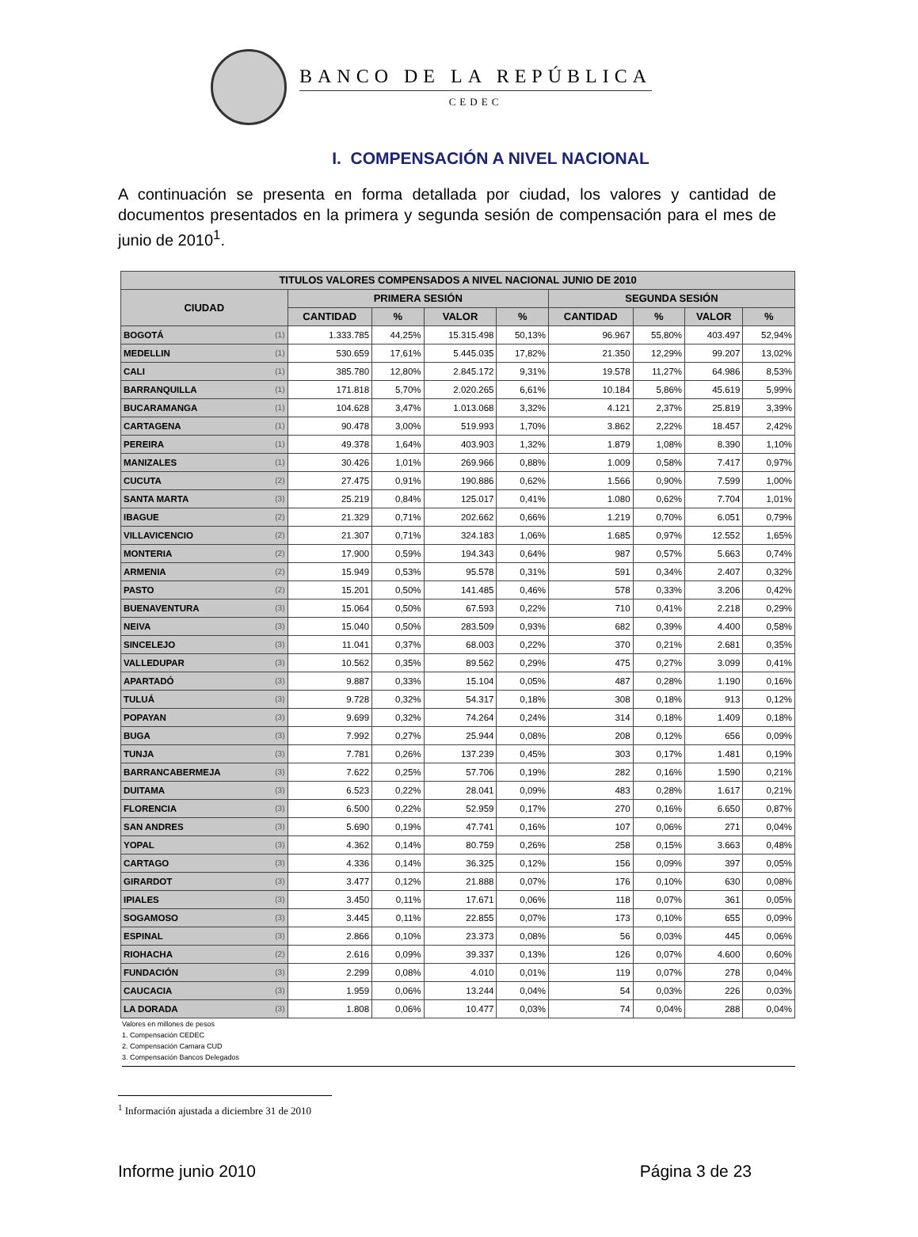BANCO DE LA REPÚBLICA
CEDEC
I. COMPENSACIÓN A NIVEL NACIONAL
A continuación se presenta en forma detallada por ciudad, los valores y cantidad de documentos presentados en la primera y segunda sesión de compensación para el mes de junio de 2010<sup>1</sup>.
| TITULOS VALORES COMPENSADOS A NIVEL NACIONAL JUNIO DE 2010 | | | | | | | | | |
| --- | --- | --- | --- | --- | --- | --- | --- | --- | --- |
| CIUDAD | | PRIMERA SESIÓN | | | | SEGUNDA SESIÓN | | | |
| | | CANTIDAD | % | VALOR | % | CANTIDAD | % | VALOR | % |
| BOGOTÁ | (1) | 1.333.785 | 44,25% | 15.315.498 | 50,13% | 96.967 | 55,80% | 403.497 | 52,94% |
| MEDELLIN | (1) | 530.659 | 17,61% | 5.445.035 | 17,82% | 21.350 | 12,29% | 99.207 | 13,02% |
| CALI | (1) | 385.780 | 12,80% | 2.845.172 | 9,31% | 19.578 | 11,27% | 64.986 | 8,53% |
| BARRANQUILLA | (1) | 171.818 | 5,70% | 2.020.265 | 6,61% | 10.184 | 5,86% | 45.619 | 5,99% |
| BUCARAMANGA | (1) | 104.628 | 3,47% | 1.013.068 | 3,32% | 4.121 | 2,37% | 25.819 | 3,39% |
| CARTAGENA | (1) | 90.478 | 3,00% | 519.993 | 1,70% | 3.862 | 2,22% | 18.457 | 2,42% |
| PEREIRA | (1) | 49.378 | 1,64% | 403.903 | 1,32% | 1.879 | 1,08% | 8.390 | 1,10% |
| MANIZALES | (1) | 30.426 | 1,01% | 269.966 | 0,88% | 1.009 | 0,58% | 7.417 | 0,97% |
| CUCUTA | (2) | 27.475 | 0,91% | 190.886 | 0,62% | 1.566 | 0,90% | 7.599 | 1,00% |
| SANTA MARTA | (3) | 25.219 | 0,84% | 125.017 | 0,41% | 1.080 | 0,62% | 7.704 | 1,01% |
| IBAGUE | (2) | 21.329 | 0,71% | 202.662 | 0,66% | 1.219 | 0,70% | 6.051 | 0,79% |
| VILLAVICENCIO | (2) | 21.307 | 0,71% | 324.183 | 1,06% | 1.685 | 0,97% | 12.552 | 1,65% |
| MONTERIA | (2) | 17.900 | 0,59% | 194.343 | 0,64% | 987 | 0,57% | 5.663 | 0,74% |
| ARMENIA | (2) | 15.949 | 0,53% | 95.578 | 0,31% | 591 | 0,34% | 2.407 | 0,32% |
| PASTO | (2) | 15.201 | 0,50% | 141.485 | 0,46% | 578 | 0,33% | 3.206 | 0,42% |
| BUENAVENTURA | (3) | 15.064 | 0,50% | 67.593 | 0,22% | 710 | 0,41% | 2.218 | 0,29% |
| NEIVA | (3) | 15.040 | 0,50% | 283.509 | 0,93% | 682 | 0,39% | 4.400 | 0,58% |
| SINCELEJO | (3) | 11.041 | 0,37% | 68.003 | 0,22% | 370 | 0,21% | 2.681 | 0,35% |
| VALLEDUPAR | (3) | 10.562 | 0,35% | 89.562 | 0,29% | 475 | 0,27% | 3.099 | 0,41% |
| APARTADÓ | (3) | 9.887 | 0,33% | 15.104 | 0,05% | 487 | 0,28% | 1.190 | 0,16% |
| TULUÁ | (3) | 9.728 | 0,32% | 54.317 | 0,18% | 308 | 0,18% | 913 | 0,12% |
| POPAYAN | (3) | 9.699 | 0,32% | 74.264 | 0,24% | 314 | 0,18% | 1.409 | 0,18% |
| BUGA | (3) | 7.992 | 0,27% | 25.944 | 0,08% | 208 | 0,12% | 656 | 0,09% |
| TUNJA | (3) | 7.781 | 0,26% | 137.239 | 0,45% | 303 | 0,17% | 1.481 | 0,19% |
| BARRANCABERMEJA | (3) | 7.622 | 0,25% | 57.706 | 0,19% | 282 | 0,16% | 1.590 | 0,21% |
| DUITAMA | (3) | 6.523 | 0,22% | 28.041 | 0,09% | 483 | 0,28% | 1.617 | 0,21% |
| FLORENCIA | (3) | 6.500 | 0,22% | 52.959 | 0,17% | 270 | 0,16% | 6.650 | 0,87% |
| SAN ANDRES | (3) | 5.690 | 0,19% | 47.741 | 0,16% | 107 | 0,06% | 271 | 0,04% |
| YOPAL | (3) | 4.362 | 0,14% | 80.759 | 0,26% | 258 | 0,15% | 3.663 | 0,48% |
| CARTAGO | (3) | 4.336 | 0,14% | 36.325 | 0,12% | 156 | 0,09% | 397 | 0,05% |
| GIRARDOT | (3) | 3.477 | 0,12% | 21.888 | 0,07% | 176 | 0,10% | 630 | 0,08% |
| IPIALES | (3) | 3.450 | 0,11% | 17.671 | 0,06% | 118 | 0,07% | 361 | 0,05% |
| SOGAMOSO | (3) | 3.445 | 0,11% | 22.855 | 0,07% | 173 | 0,10% | 655 | 0,09% |
| ESPINAL | (3) | 2.866 | 0,10% | 23.373 | 0,08% | 56 | 0,03% | 445 | 0,06% |
| RIOHACHA | (2) | 2.616 | 0,09% | 39.337 | 0,13% | 126 | 0,07% | 4.600 | 0,60% |
| FUNDACIÓN | (3) | 2.299 | 0,08% | 4.010 | 0,01% | 119 | 0,07% | 278 | 0,04% |
| CAUCACIA | (3) | 1.959 | 0,06% | 13.244 | 0,04% | 54 | 0,03% | 226 | 0,03% |
| LA DORADA | (3) | 1.808 | 0,06% | 10.477 | 0,03% | 74 | 0,04% | 288 | 0,04% |
Valores en millones de pesos
1. Compensación CEDEC
2. Compensación Camara CUD
3. Compensación Bancos Delegados
<sup>1</sup> Información ajustada a diciembre 31 de 2010
Informe junio 2010 Página 3 de 23